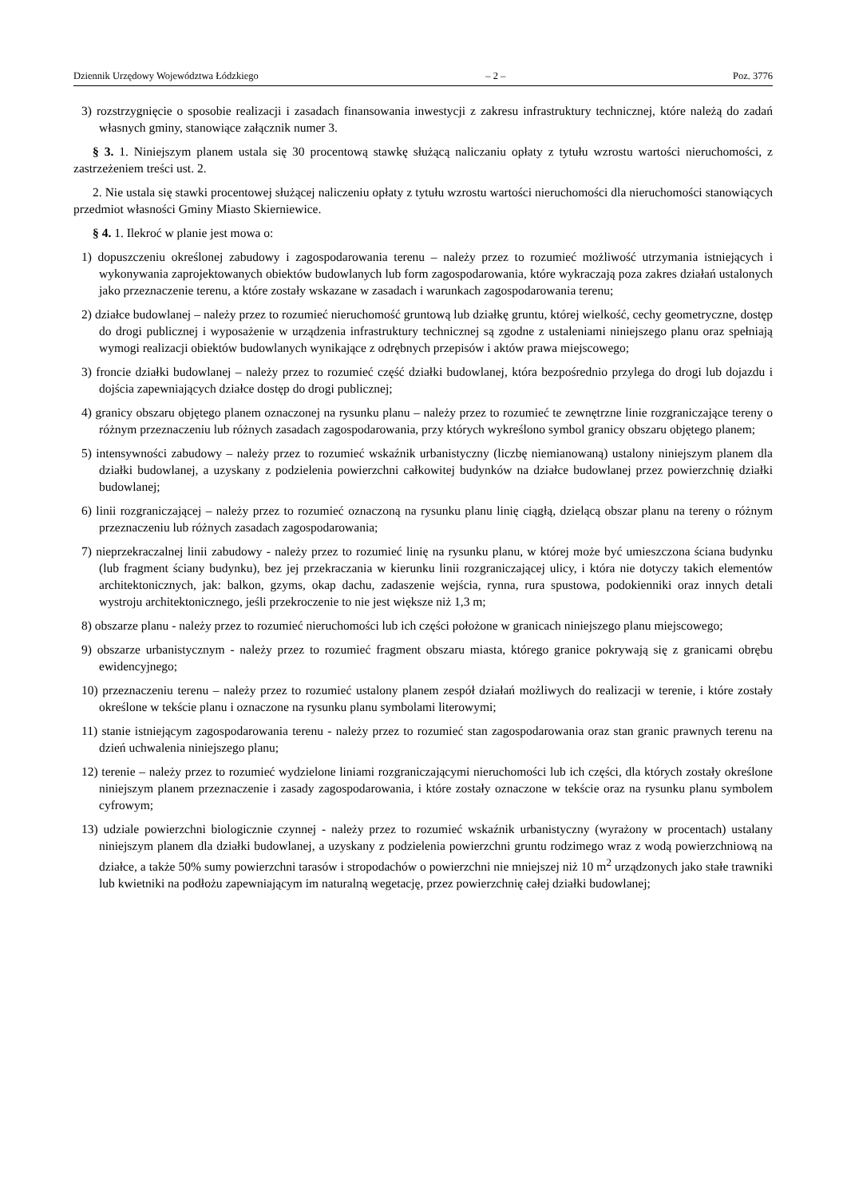Dziennik Urzędowy Województwa Łódzkiego – 2 – Poz. 3776
3) rozstrzygnięcie o sposobie realizacji i zasadach finansowania inwestycji z zakresu infrastruktury technicznej, które należą do zadań własnych gminy, stanowiące załącznik numer 3.
§ 3. 1. Niniejszym planem ustala się 30 procentową stawkę służącą naliczaniu opłaty z tytułu wzrostu wartości nieruchomości, z zastrzeżeniem treści ust. 2.
2. Nie ustala się stawki procentowej służącej naliczeniu opłaty z tytułu wzrostu wartości nieruchomości dla nieruchomości stanowiących przedmiot własności Gminy Miasto Skierniewice.
§ 4. 1. Ilekroć w planie jest mowa o:
1) dopuszczeniu określonej zabudowy i zagospodarowania terenu – należy przez to rozumieć możliwość utrzymania istniejących i wykonywania zaprojektowanych obiektów budowlanych lub form zagospodarowania, które wykraczają poza zakres działań ustalonych jako przeznaczenie terenu, a które zostały wskazane w zasadach i warunkach zagospodarowania terenu;
2) działce budowlanej – należy przez to rozumieć nieruchomość gruntową lub działkę gruntu, której wielkość, cechy geometryczne, dostęp do drogi publicznej i wyposażenie w urządzenia infrastruktury technicznej są zgodne z ustaleniami niniejszego planu oraz spełniają wymogi realizacji obiektów budowlanych wynikające z odrębnych przepisów i aktów prawa miejscowego;
3) froncie działki budowlanej – należy przez to rozumieć część działki budowlanej, która bezpośrednio przylega do drogi lub dojazdu i dojścia zapewniających działce dostęp do drogi publicznej;
4) granicy obszaru objętego planem oznaczonej na rysunku planu – należy przez to rozumieć te zewnętrzne linie rozgraniczające tereny o różnym przeznaczeniu lub różnych zasadach zagospodarowania, przy których wykreślono symbol granicy obszaru objętego planem;
5) intensywności zabudowy – należy przez to rozumieć wskaźnik urbanistyczny (liczbę niemianowaną) ustalony niniejszym planem dla działki budowlanej, a uzyskany z podzielenia powierzchni całkowitej budynków na działce budowlanej przez powierzchnię działki budowlanej;
6) linii rozgraniczającej – należy przez to rozumieć oznaczoną na rysunku planu linię ciągłą, dzielącą obszar planu na tereny o różnym przeznaczeniu lub różnych zasadach zagospodarowania;
7) nieprzekraczalnej linii zabudowy - należy przez to rozumieć linię na rysunku planu, w której może być umieszczona ściana budynku (lub fragment ściany budynku), bez jej przekraczania w kierunku linii rozgraniczającej ulicy, i która nie dotyczy takich elementów architektonicznych, jak: balkon, gzyms, okap dachu, zadaszenie wejścia, rynna, rura spustowa, podokienniki oraz innych detali wystroju architektonicznego, jeśli przekroczenie to nie jest większe niż 1,3 m;
8) obszarze planu - należy przez to rozumieć nieruchomości lub ich części położone w granicach niniejszego planu miejscowego;
9) obszarze urbanistycznym - należy przez to rozumieć fragment obszaru miasta, którego granice pokrywają się z granicami obrębu ewidencyjnego;
10) przeznaczeniu terenu – należy przez to rozumieć ustalony planem zespół działań możliwych do realizacji w terenie, i które zostały określone w tekście planu i oznaczone na rysunku planu symbolami literowymi;
11) stanie istniejącym zagospodarowania terenu - należy przez to rozumieć stan zagospodarowania oraz stan granic prawnych terenu na dzień uchwalenia niniejszego planu;
12) terenie – należy przez to rozumieć wydzielone liniami rozgraniczającymi nieruchomości lub ich części, dla których zostały określone niniejszym planem przeznaczenie i zasady zagospodarowania, i które zostały oznaczone w tekście oraz na rysunku planu symbolem cyfrowym;
13) udziale powierzchni biologicznie czynnej - należy przez to rozumieć wskaźnik urbanistyczny (wyrażony w procentach) ustalany niniejszym planem dla działki budowlanej, a uzyskany z podzielenia powierzchni gruntu rodzimego wraz z wodą powierzchniową na działce, a także 50% sumy powierzchni tarasów i stropodachów o powierzchni nie mniejszej niż 10 m<sup>2</sup> urządzonych jako stałe trawniki lub kwietniki na podłożu zapewniającym im naturalną wegetację, przez powierzchnię całej działki budowlanej;